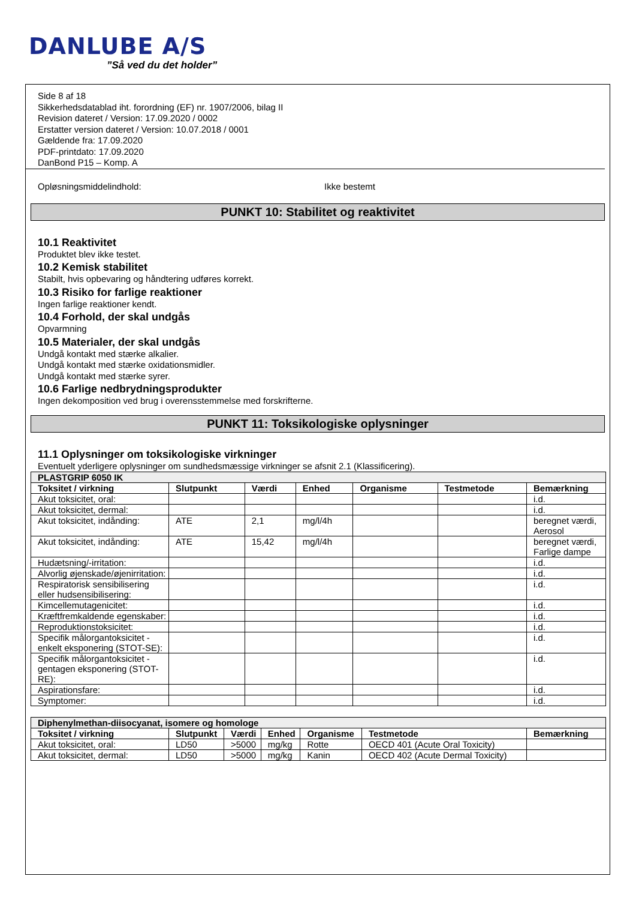DANLUBE A/S
”Så ved du det holder”
Side 8 af 18
Sikkerhedsdatablad iht. forordning (EF) nr. 1907/2006, bilag II
Revision dateret / Version: 17.09.2020 / 0002
Erstatter version dateret / Version: 10.07.2018 / 0001
Gældende fra: 17.09.2020
PDF-printdato: 17.09.2020
DanBond P15 – Komp. A
Opløsningsmiddelindhold: Ikke bestemt
PUNKT 10: Stabilitet og reaktivitet
10.1 Reaktivitet
Produktet blev ikke testet.
10.2 Kemisk stabilitet
Stabilt, hvis opbevaring og håndtering udføres korrekt.
10.3 Risiko for farlige reaktioner
Ingen farlige reaktioner kendt.
10.4 Forhold, der skal undgås
Opvarmning
10.5 Materialer, der skal undgås
Undgå kontakt med stærke alkalier.
Undgå kontakt med stærke oxidationsmidler.
Undgå kontakt med stærke syrer.
10.6 Farlige nedbrydningsprodukter
Ingen dekomposition ved brug i overensstemmelse med forskrifterne.
PUNKT 11: Toksikologiske oplysninger
11.1 Oplysninger om toksikologiske virkninger
Eventuelt yderligere oplysninger om sundhedsmæssige virkninger se afsnit 2.1 (Klassificering).
| PLASTGRIP 6050 IK | | | | | | |
| Toksitet / virkning | Slutpunkt | Værdi | Enhed | Organisme | Testmetode | Bemærkning |
| Akut toksicitet, oral: | | | | | | i.d. |
| Akut toksicitet, dermal: | | | | | | i.d. |
| Akut toksicitet, indånding: | ATE | 2,1 | mg/l/4h | | | beregnet værdi, Aerosol |
| Akut toksicitet, indånding: | ATE | 15,42 | mg/l/4h | | | beregnet værdi, Farlige dampe |
| Hudætsning/-irritation: | | | | | | i.d. |
| Alvorlig øjenskade/øjenirritation: | | | | | | i.d. |
| Respiratorisk sensibilisering eller hudsensibilisering: | | | | | | i.d. |
| Kimcellemutagenicitet: | | | | | | i.d. |
| Kræftfremkaldende egenskaber: | | | | | | i.d. |
| Reproduktionstoksicitet: | | | | | | i.d. |
| Specifik målorgantoksicitet - enkelt eksponering (STOT-SE): | | | | | | i.d. |
| Specifik målorgantoksicitet - gentagen eksponering (STOT-RE): | | | | | | i.d. |
| Aspirationsfare: | | | | | | i.d. |
| Symptomer: | | | | | | i.d. |
| Diphenylmethan-diisocyanat, isomere og homologe | | | | | | |
| Toksitet / virkning | Slutpunkt | Værdi | Enhed | Organisme | Testmetode | Bemærkning |
| Akut toksicitet, oral: | LD50 | >5000 | mg/kg | Rotte | OECD 401 (Acute Oral Toxicity) | |
| Akut toksicitet, dermal: | LD50 | >5000 | mg/kg | Kanin | OECD 402 (Acute Dermal Toxicity) | |